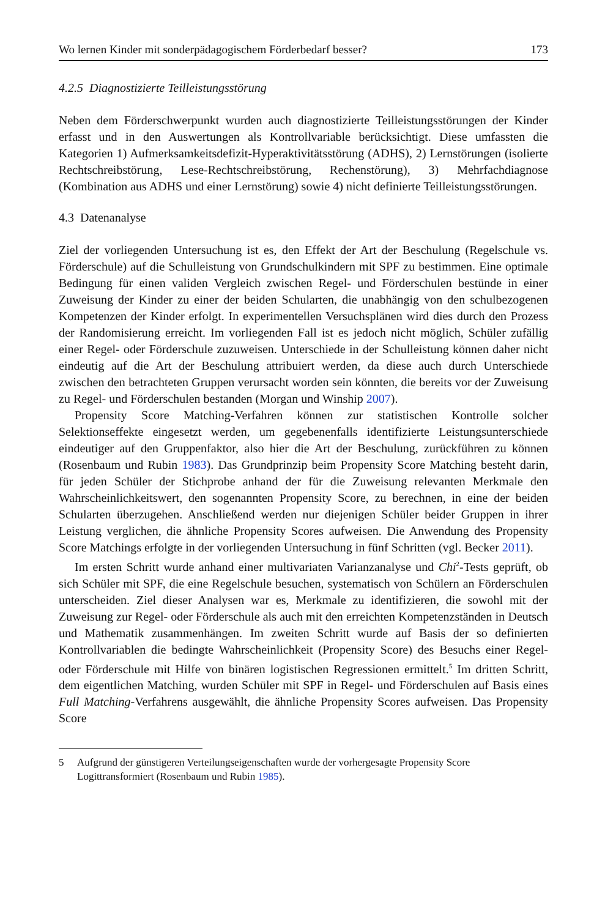Wo lernen Kinder mit sonderpädagogischem Förderbedarf besser? 173
4.2.5 Diagnostizierte Teilleistungsstörung
Neben dem Förderschwerpunkt wurden auch diagnostizierte Teilleistungsstörungen der Kinder erfasst und in den Auswertungen als Kontrollvariable berücksichtigt. Diese umfassten die Kategorien 1) Aufmerksamkeitsdefizit-Hyperaktivitätsstörung (ADHS), 2) Lernstörungen (isolierte Rechtschreibstörung, Lese-Rechtschreibstörung, Rechenstörung), 3) Mehrfachdiagnose (Kombination aus ADHS und einer Lernstörung) sowie 4) nicht definierte Teilleistungsstörungen.
4.3 Datenanalyse
Ziel der vorliegenden Untersuchung ist es, den Effekt der Art der Beschulung (Regelschule vs. Förderschule) auf die Schulleistung von Grundschulkindern mit SPF zu bestimmen. Eine optimale Bedingung für einen validen Vergleich zwischen Regel- und Förderschulen bestünde in einer Zuweisung der Kinder zu einer der beiden Schularten, die unabhängig von den schulbezogenen Kompetenzen der Kinder erfolgt. In experimentellen Versuchsplänen wird dies durch den Prozess der Randomisierung erreicht. Im vorliegenden Fall ist es jedoch nicht möglich, Schüler zufällig einer Regel- oder Förderschule zuzuweisen. Unterschiede in der Schulleistung können daher nicht eindeutig auf die Art der Beschulung attribuiert werden, da diese auch durch Unterschiede zwischen den betrachteten Gruppen verursacht worden sein könnten, die bereits vor der Zuweisung zu Regel- und Förderschulen bestanden (Morgan und Winship 2007).
Propensity Score Matching-Verfahren können zur statistischen Kontrolle solcher Selektionseffekte eingesetzt werden, um gegebenenfalls identifizierte Leistungsunterschiede eindeutiger auf den Gruppenfaktor, also hier die Art der Beschulung, zurückführen zu können (Rosenbaum und Rubin 1983). Das Grundprinzip beim Propensity Score Matching besteht darin, für jeden Schüler der Stichprobe anhand der für die Zuweisung relevanten Merkmale den Wahrscheinlichkeitswert, den sogenannten Propensity Score, zu berechnen, in eine der beiden Schularten überzugehen. Anschließend werden nur diejenigen Schüler beider Gruppen in ihrer Leistung verglichen, die ähnliche Propensity Scores aufweisen. Die Anwendung des Propensity Score Matchings erfolgte in der vorliegenden Untersuchung in fünf Schritten (vgl. Becker 2011).
Im ersten Schritt wurde anhand einer multivariaten Varianzanalyse und Chi<sup>2</sup>-Tests geprüft, ob sich Schüler mit SPF, die eine Regelschule besuchen, systematisch von Schülern an Förderschulen unterscheiden. Ziel dieser Analysen war es, Merkmale zu identifizieren, die sowohl mit der Zuweisung zur Regel- oder Förderschule als auch mit den erreichten Kompetenzständen in Deutsch und Mathematik zusammenhängen. Im zweiten Schritt wurde auf Basis der so definierten Kontrollvariablen die bedingte Wahrscheinlichkeit (Propensity Score) des Besuchs einer Regel- oder Förderschule mit Hilfe von binären logistischen Regressionen ermittelt.<sup>5</sup> Im dritten Schritt, dem eigentlichen Matching, wurden Schüler mit SPF in Regel- und Förderschulen auf Basis eines Full Matching-Verfahrens ausgewählt, die ähnliche Propensity Scores aufweisen. Das Propensity Score
5 Aufgrund der günstigeren Verteilungseigenschaften wurde der vorhergesagte Propensity Score Logittransformiert (Rosenbaum und Rubin 1985).